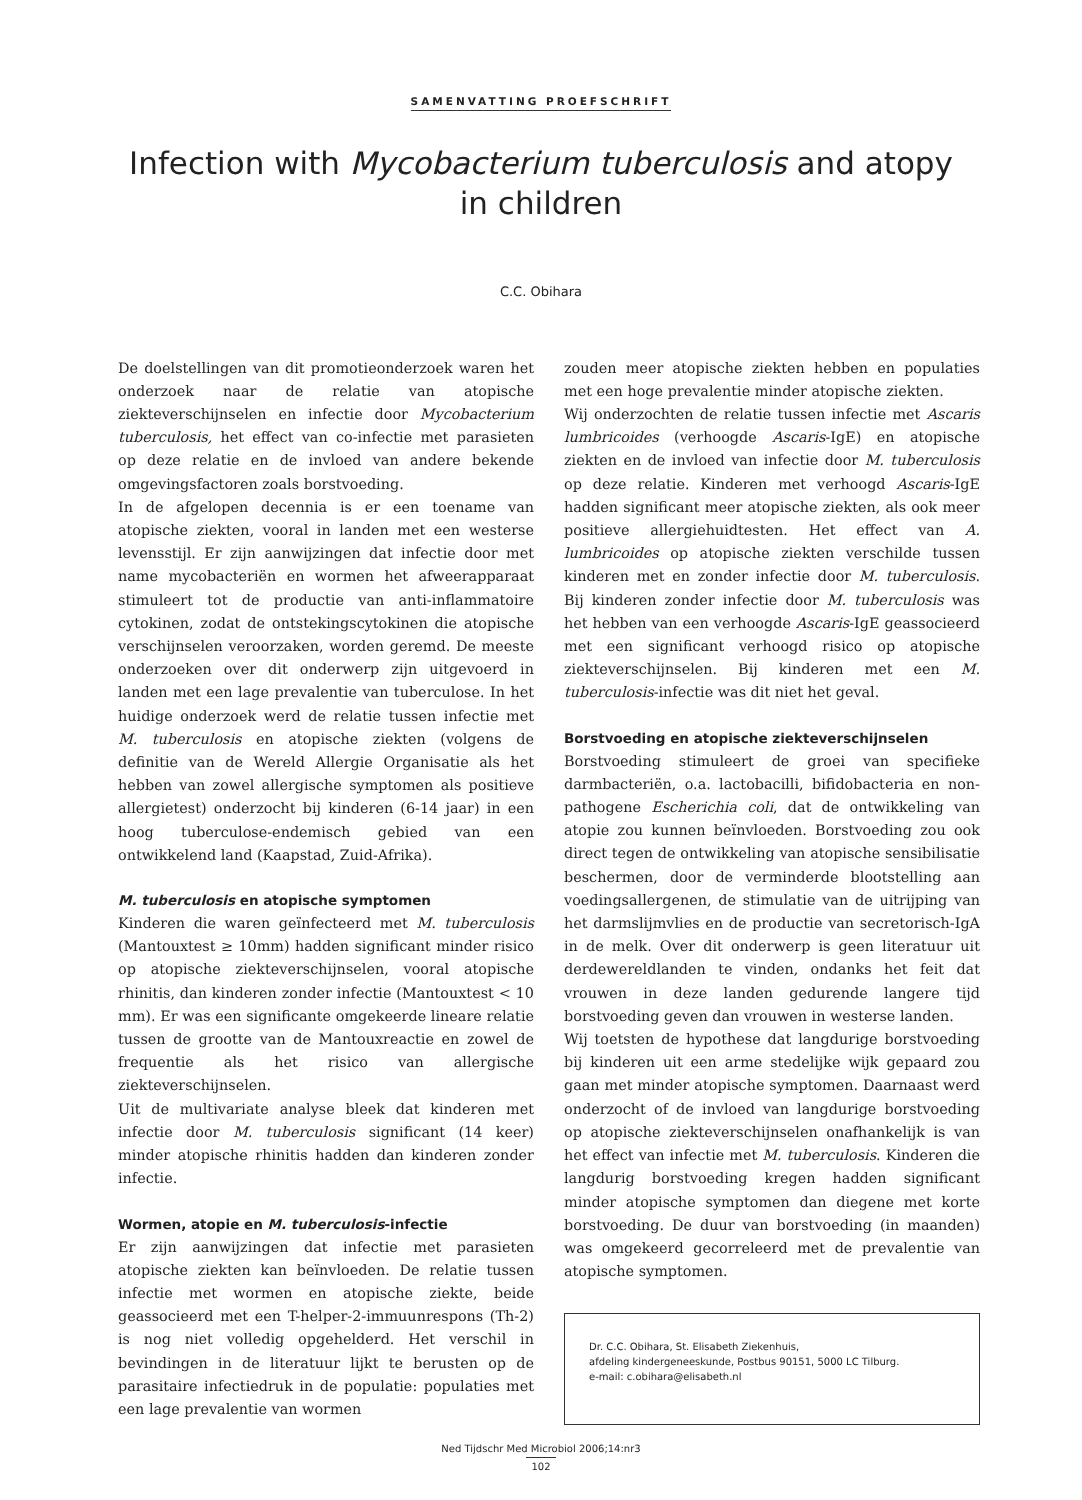SAMENVATTING PROEFSCHRIFT
Infection with Mycobacterium tuberculosis and atopy in children
C.C. Obihara
De doelstellingen van dit promotieonderzoek waren het onderzoek naar de relatie van atopische ziekteverschijnselen en infectie door Mycobacterium tuberculosis, het effect van co-infectie met parasieten op deze relatie en de invloed van andere bekende omgevingsfactoren zoals borstvoeding.
In de afgelopen decennia is er een toename van atopische ziekten, vooral in landen met een westerse levensstijl. Er zijn aanwijzingen dat infectie door met name mycobacteriën en wormen het afweerapparaat stimuleert tot de productie van anti-inflammatoire cytokinen, zodat de ontstekingscytokinen die atopische verschijnselen veroorzaken, worden geremd. De meeste onderzoeken over dit onderwerp zijn uitgevoerd in landen met een lage prevalentie van tuberculose. In het huidige onderzoek werd de relatie tussen infectie met M. tuberculosis en atopische ziekten (volgens de definitie van de Wereld Allergie Organisatie als het hebben van zowel allergische symptomen als positieve allergietest) onderzocht bij kinderen (6-14 jaar) in een hoog tuberculose-endemisch gebied van een ontwikkelend land (Kaapstad, Zuid-Afrika).
M. tuberculosis en atopische symptomen
Kinderen die waren geïnfecteerd met M. tuberculosis (Mantouxtest ≥ 10mm) hadden significant minder risico op atopische ziekteverschijnselen, vooral atopische rhinitis, dan kinderen zonder infectie (Mantouxtest < 10 mm). Er was een significante omgekeerde lineare relatie tussen de grootte van de Mantouxreactie en zowel de frequentie als het risico van allergische ziekteverschijnselen.
Uit de multivariate analyse bleek dat kinderen met infectie door M. tuberculosis significant (14 keer) minder atopische rhinitis hadden dan kinderen zonder infectie.
Wormen, atopie en M. tuberculosis-infectie
Er zijn aanwijzingen dat infectie met parasieten atopische ziekten kan beïnvloeden. De relatie tussen infectie met wormen en atopische ziekte, beide geassocieerd met een T-helper-2-immuunrespons (Th-2) is nog niet volledig opgehelderd. Het verschil in bevindingen in de literatuur lijkt te berusten op de parasitaire infectiedruk in de populatie: populaties met een lage prevalentie van wormen
zouden meer atopische ziekten hebben en populaties met een hoge prevalentie minder atopische ziekten.
Wij onderzochten de relatie tussen infectie met Ascaris lumbricoides (verhoogde Ascaris-IgE) en atopische ziekten en de invloed van infectie door M. tuberculosis op deze relatie. Kinderen met verhoogd Ascaris-IgE hadden significant meer atopische ziekten, als ook meer positieve allergiehuidtesten. Het effect van A. lumbricoides op atopische ziekten verschilde tussen kinderen met en zonder infectie door M. tuberculosis. Bij kinderen zonder infectie door M. tuberculosis was het hebben van een verhoogde Ascaris-IgE geassocieerd met een significant verhoogd risico op atopische ziekteverschijnselen. Bij kinderen met een M. tuberculosis-infectie was dit niet het geval.
Borstvoeding en atopische ziekteverschijnselen
Borstvoeding stimuleert de groei van specifieke darmbacteriën, o.a. lactobacilli, bifidobacteria en non-pathogene Escherichia coli, dat de ontwikkeling van atopie zou kunnen beïnvloeden. Borstvoeding zou ook direct tegen de ontwikkeling van atopische sensibilisatie beschermen, door de verminderde blootstelling aan voedingsallergenen, de stimulatie van de uitrijping van het darmslijmvlies en de productie van secretorisch-IgA in de melk. Over dit onderwerp is geen literatuur uit derdewereldlanden te vinden, ondanks het feit dat vrouwen in deze landen gedurende langere tijd borstvoeding geven dan vrouwen in westerse landen.
Wij toetsten de hypothese dat langdurige borstvoeding bij kinderen uit een arme stedelijke wijk gepaard zou gaan met minder atopische symptomen. Daarnaast werd onderzocht of de invloed van langdurige borstvoeding op atopische ziekteverschijnselen onafhankelijk is van het effect van infectie met M. tuberculosis. Kinderen die langdurig borstvoeding kregen hadden significant minder atopische symptomen dan diegene met korte borstvoeding. De duur van borstvoeding (in maanden) was omgekeerd gecorreleerd met de prevalentie van atopische symptomen.
Dr. C.C. Obihara, St. Elisabeth Ziekenhuis,
afdeling kindergeneeskunde, Postbus 90151, 5000 LC Tilburg.
e-mail: c.obihara@elisabeth.nl
Ned Tijdschr Med Microbiol 2006;14:nr3
102